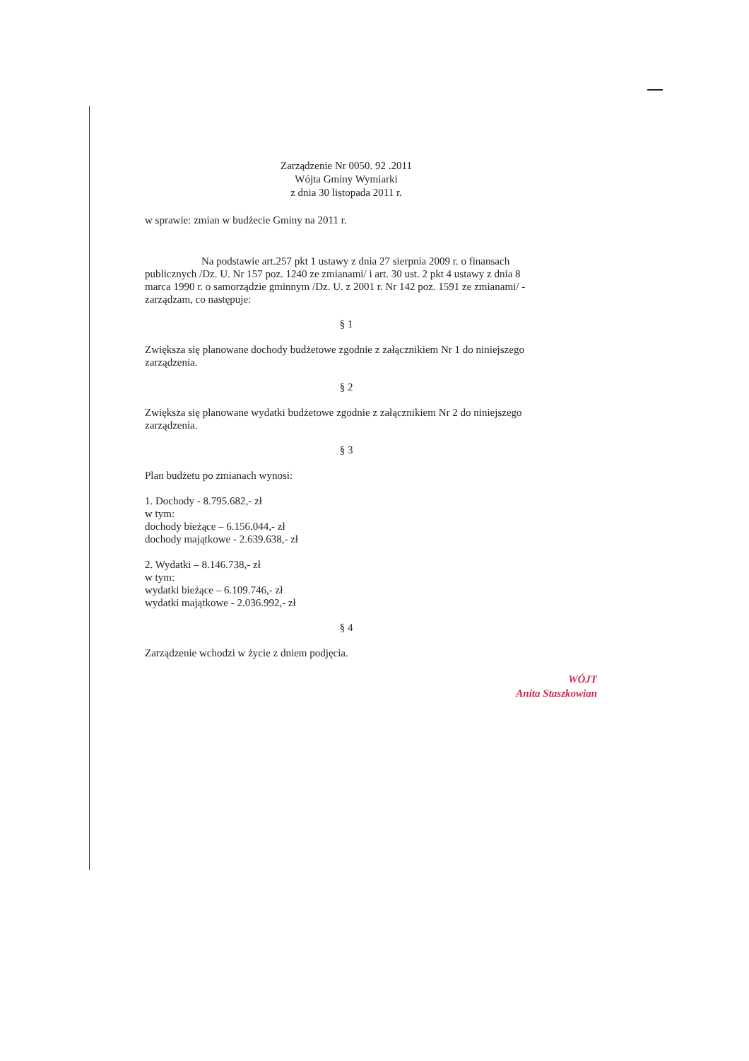Zarządzenie Nr 0050. 92 .2011
Wójta Gminy Wymiarki
z dnia 30 listopada 2011 r.
w sprawie: zmian w budżecie Gminy na 2011 r.
Na podstawie art.257 pkt 1 ustawy z dnia 27 sierpnia 2009 r. o finansach publicznych /Dz. U. Nr 157 poz. 1240 ze zmianami/ i art. 30 ust. 2 pkt 4 ustawy z dnia 8 marca 1990 r. o samorządzie gminnym /Dz. U. z 2001 r. Nr 142 poz. 1591 ze zmianami/ - zarządzam, co następuje:
§ 1
Zwiększa się planowane dochody budżetowe zgodnie z załącznikiem Nr 1 do niniejszego zarządzenia.
§ 2
Zwiększa się planowane wydatki budżetowe zgodnie z załącznikiem Nr 2 do niniejszego zarządzenia.
§ 3
Plan budżetu po zmianach wynosi:
1. Dochody - 8.795.682,- zł
w tym:
dochody bieżące – 6.156.044,- zł
dochody majątkowe - 2.639.638,- zł
2. Wydatki – 8.146.738,- zł
w tym:
wydatki bieżące – 6.109.746,- zł
wydatki majątkowe - 2.036.992,- zł
§ 4
Zarządzenie wchodzi w życie z dniem podjęcia.
WÓJT
Anita Staszkowian